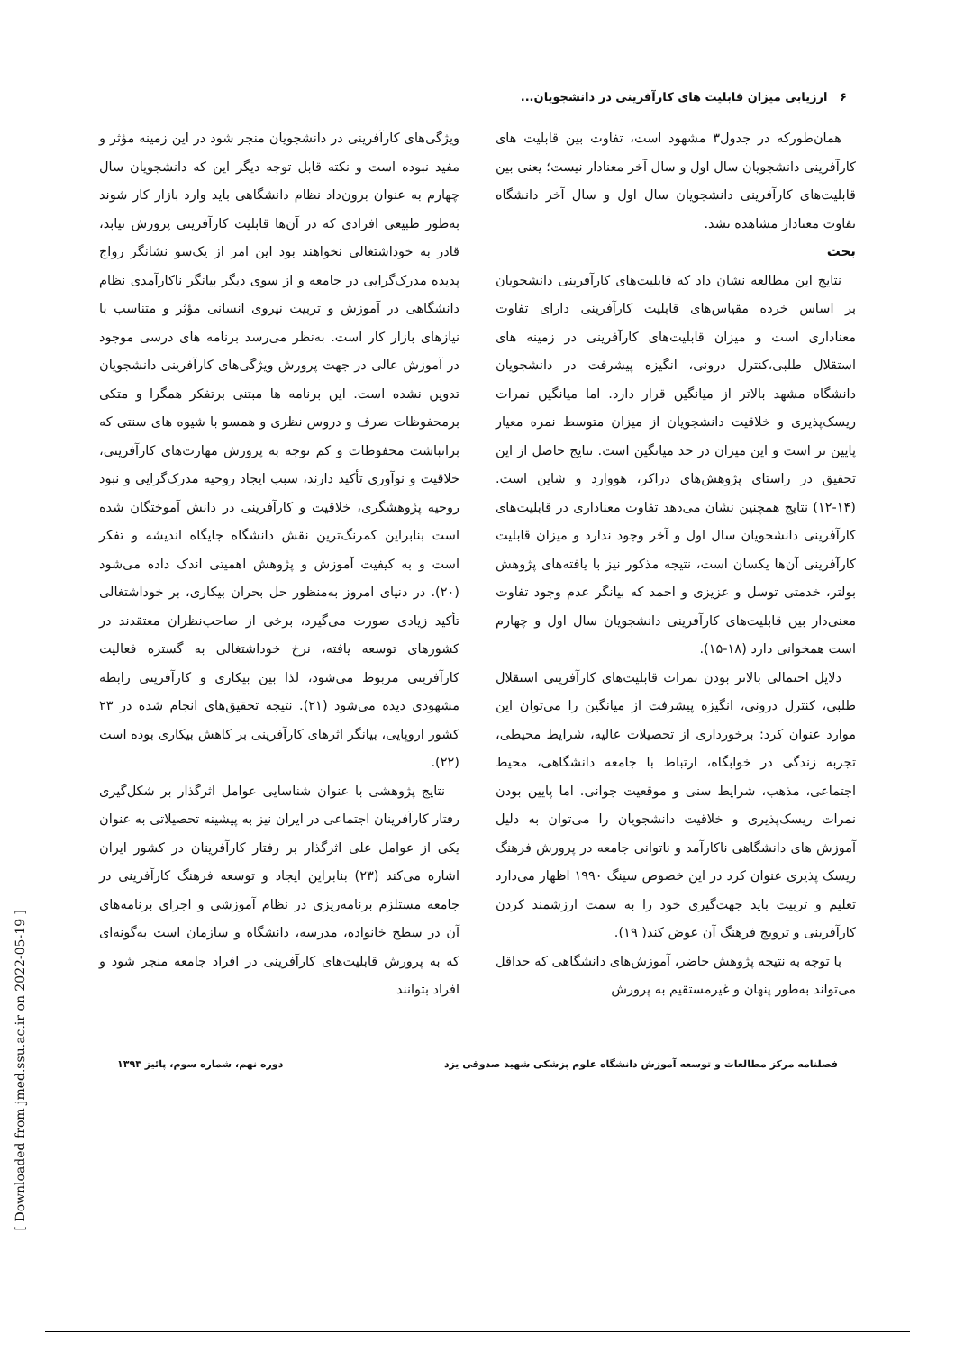۶ ارزیابی میزان قابلیت های کارآفرینی در دانشجویان...
همان‌طورکه در جدول۳ مشهود است، تفاوت بین قابلیت های کارآفرینی دانشجویان سال اول و سال آخر معنادار نیست؛ یعنی بین قابلیت‌های کارآفرینی دانشجویان سال اول و سال آخر دانشگاه تفاوت معنادار مشاهده نشد.
بحث
نتایج این مطالعه نشان داد که قابلیت‌های کارآفرینی دانشجویان بر اساس خرده مقیاس‌های قابلیت کارآفرینی دارای تفاوت معناداری است و میزان قابلیت‌های کارآفرینی در زمینه های استقلال طلبی،کنترل درونی، انگیزه پیشرفت در دانشجویان دانشگاه مشهد بالاتر از میانگین قرار دارد. اما میانگین نمرات ریسک‌پذیری و خلاقیت دانشجویان از میزان متوسط نمره معیار پایین تر است و این میزان در حد میانگین است. نتایج حاصل از این تحقیق در راستای پژوهش‌های دراکر، هووارد و شاین است. (۱۴-۱۲) نتایج همچنین نشان می‌دهد تفاوت معناداری در قابلیت‌های کارآفرینی دانشجویان سال اول و آخر وجود ندارد و میزان قابلیت کارآفرینی آن‌ها یکسان است، نتیجه مذکور نیز با یافته‌های پژوهش بولتر، خدمتی توسل و عزیزی و احمد که بیانگر عدم وجود تفاوت معنی‌دار بین قابلیت‌های کارآفرینی دانشجویان سال اول و چهارم است همخوانی دارد (۱۸-۱۵).
دلایل احتمالی بالاتر بودن نمرات قابلیت‌های کارآفرینی استقلال طلبی، کنترل درونی، انگیزه پیشرفت از میانگین را می‌توان این موارد عنوان کرد: برخورداری از تحصیلات عالیه، شرایط محیطی، تجربه زندگی در خوابگاه، ارتباط با جامعه دانشگاهی، محیط اجتماعی، مذهب، شرایط سنی و موقعیت جوانی. اما پایین بودن نمرات ریسک‌پذیری و خلاقیت دانشجویان را می‌توان به دلیل آموزش های دانشگاهی ناکارآمد و ناتوانی جامعه در پرورش فرهنگ ریسک پذیری عنوان کرد در این خصوص سینگ ۱۹۹۰ اظهار می‌دارد تعلیم و تربیت باید جهت‌گیری خود را به سمت ارزشمند کردن کارآفرینی و ترویج فرهنگ آن عوض کند( ۱۹).
با توجه به نتیجه پژوهش حاضر، آموزش‌های دانشگاهی که حداقل می‌تواند به‌طور پنهان و غیرمستقیم به پرورش
ویژگی‌های کارآفرینی در دانشجویان منجر شود در این زمینه مؤثر و مفید نبوده است و نکته قابل توجه دیگر این که دانشجویان سال چهارم به عنوان برون‌داد نظام دانشگاهی باید وارد بازار کار شوند به‌طور طبیعی افرادی که در آن‌ها قابلیت کارآفرینی پرورش نیابد، قادر به خوداشتغالی نخواهند بود این امر از یک‌سو نشانگر رواج پدیده مدرک‌گرایی در جامعه و از سوی دیگر بیانگر ناکارآمدی نظام دانشگاهی در آموزش و تربیت نیروی انسانی مؤثر و متناسب با نیازهای بازار کار است. به‌نظر می‌رسد برنامه های درسی موجود در آموزش عالی در جهت پرورش ویژگی‌های کارآفرینی دانشجویان تدوین نشده است. این برنامه ها مبتنی برتفکر همگرا و متکی برمحفوظات صرف و دروس نظری و همسو با شیوه های سنتی که برانباشت محفوظات و کم توجه به پرورش مهارت‌های کارآفرینی، خلاقیت و نوآوری تأکید دارند، سبب ایجاد روحیه مدرک‌گرایی و نبود روحیه پژوهشگری، خلاقیت و کارآفرینی در دانش آموختگان شده است بنابراین کمرنگ‌ترین نقش دانشگاه جایگاه اندیشه و تفکر است و به کیفیت آموزش و پژوهش اهمیتی اندک داده می‌شود (۲۰). در دنیای امروز به‌منظور حل بحران بیکاری، بر خوداشتغالی تأکید زیادی صورت می‌گیرد، برخی از صاحب‌نظران معتقدند در کشورهای توسعه یافته، نرخ خوداشتغالی به گستره فعالیت کارآفرینی مربوط می‌شود، لذا بین بیکاری و کارآفرینی رابطه مشهودی دیده می‌شود (۲۱). نتیجه تحقیق‌های انجام شده در ۲۳ کشور اروپایی، بیانگر اثرهای کارآفرینی بر کاهش بیکاری بوده است (۲۲).
نتایج پژوهشی با عنوان شناسایی عوامل اثرگذار بر شکل‌گیری رفتار کارآفرینان اجتماعی در ایران نیز به پیشینه تحصیلاتی به عنوان یکی از عوامل علی اثرگذار بر رفتار کارآفرینان در کشور ایران اشاره می‌کند (۲۳) بنابراین ایجاد و توسعه فرهنگ کارآفرینی در جامعه مستلزم برنامه‌ریزی در نظام آموزشی و اجرای برنامه‌های آن در سطح خانواده، مدرسه، دانشگاه و سازمان است به‌گونه‌ای که به پرورش قابلیت‌های کارآفرینی در افراد جامعه منجر شود و افراد بتوانند
فصلنامه مرکز مطالعات و توسعه آموزش دانشگاه علوم پزشکی شهید صدوقی یزد دوره نهم، شماره سوم، پائیز ۱۳۹۳
[ Downloaded from jmed.ssu.ac.ir on 2022-05-19 ]